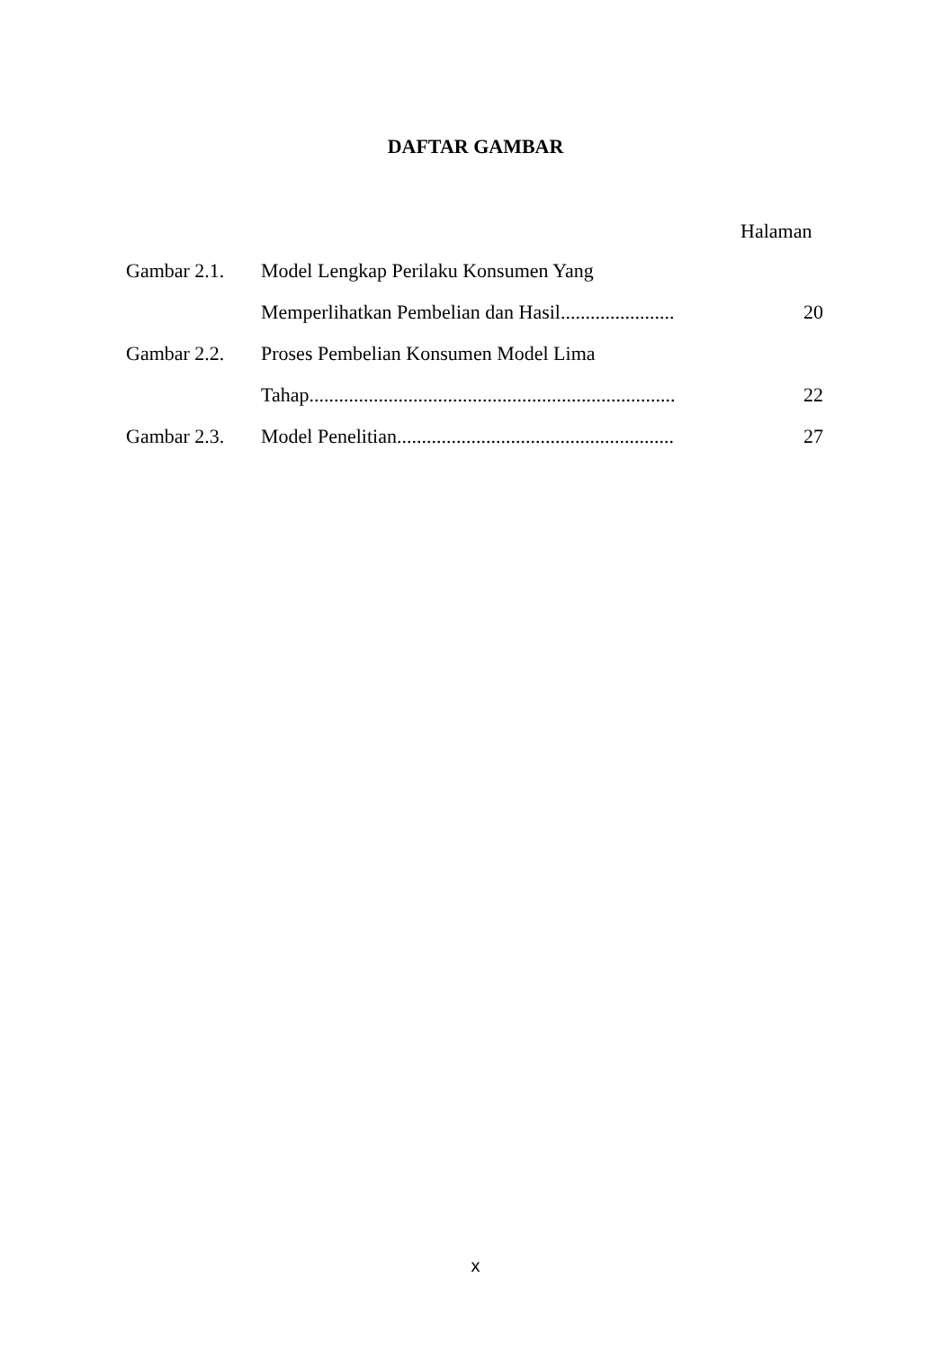DAFTAR GAMBAR
Halaman
| Gambar 2.1. | Model Lengkap Perilaku Konsumen Yang | |
| | Memperlihatkan Pembelian dan Hasil....................... | 20 |
| Gambar 2.2. | Proses Pembelian Konsumen Model Lima | |
| | Tahap.......................................................................... | 22 |
| Gambar 2.3. | Model Penelitian........................................................ | 27 |
x